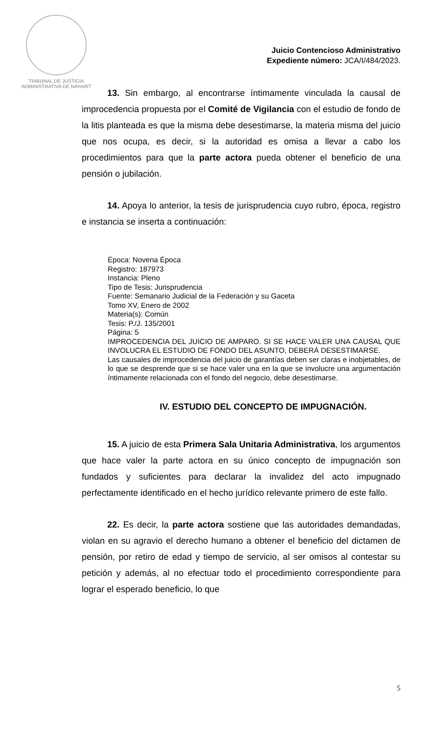TRIBUNAL DE JUSTICIA
ADMINISTRATIVA DE NAYARIT
Juicio Contencioso Administrativo
Expediente número: JCA/I/484/2023.
13. Sin embargo, al encontrarse íntimamente vinculada la causal de improcedencia propuesta por el Comité de Vigilancia con el estudio de fondo de la litis planteada es que la misma debe desestimarse, la materia misma del juicio que nos ocupa, es decir, si la autoridad es omisa a llevar a cabo los procedimientos para que la parte actora pueda obtener el beneficio de una pensión o jubilación.
14. Apoya lo anterior, la tesis de jurisprudencia cuyo rubro, época, registro e instancia se inserta a continuación:
Época: Novena Época
Registro: 187973
Instancia: Pleno
Tipo de Tesis: Jurisprudencia
Fuente: Semanario Judicial de la Federación y su Gaceta
Tomo XV, Enero de 2002
Materia(s): Común
Tesis: P./J. 135/2001
Página: 5
IMPROCEDENCIA DEL JUICIO DE AMPARO. SI SE HACE VALER UNA CAUSAL QUE INVOLUCRA EL ESTUDIO DE FONDO DEL ASUNTO, DEBERÁ DESESTIMARSE.
Las causales de improcedencia del juicio de garantías deben ser claras e inobjetables, de lo que se desprende que si se hace valer una en la que se involucre una argumentación íntimamente relacionada con el fondo del negocio, debe desestimarse.
IV. ESTUDIO DEL CONCEPTO DE IMPUGNACIÓN.
15. A juicio de esta Primera Sala Unitaria Administrativa, los argumentos que hace valer la parte actora en su único concepto de impugnación son fundados y suficientes para declarar la invalidez del acto impugnado perfectamente identificado en el hecho jurídico relevante primero de este fallo.
22. Es decir, la parte actora sostiene que las autoridades demandadas, violan en su agravio el derecho humano a obtener el beneficio del dictamen de pensión, por retiro de edad y tiempo de servicio, al ser omisos al contestar su petición y además, al no efectuar todo el procedimiento correspondiente para lograr el esperado beneficio, lo que
5